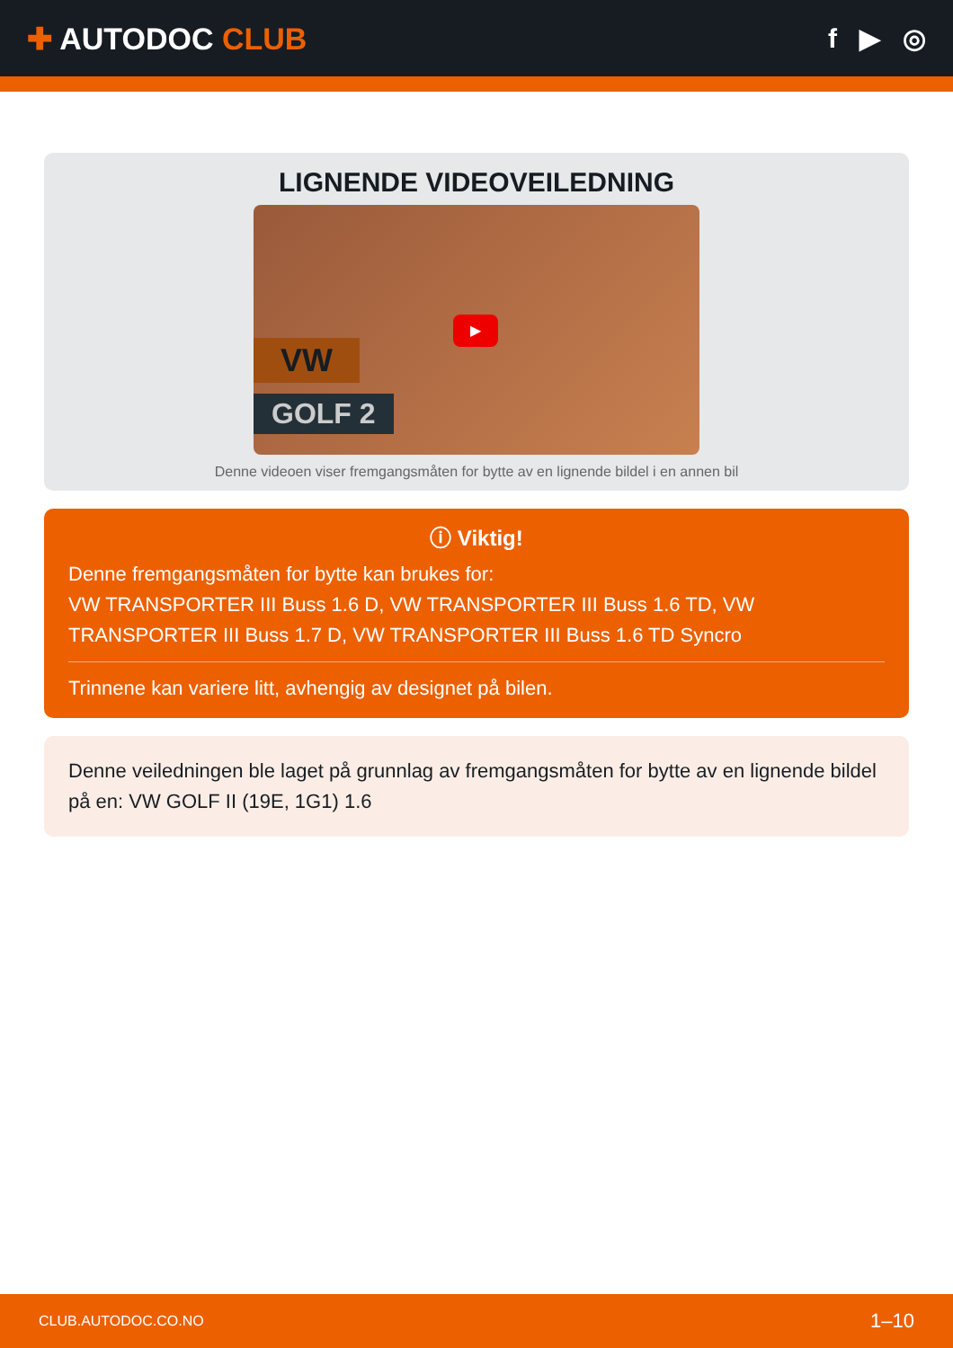✚ AUTODOC CLUB f ▶ ◎
LIGNENDE VIDEOVEILEDNING
VW
GOLF 2
▶
Denne videoen viser fremgangsmåten for bytte av en lignende bildel i en annen bil
ⓘ Viktig!
Denne fremgangsmåten for bytte kan brukes for:
VW TRANSPORTER III Buss 1.6 D, VW TRANSPORTER III Buss 1.6 TD, VW TRANSPORTER III Buss 1.7 D, VW TRANSPORTER III Buss 1.6 TD Syncro
Trinnene kan variere litt, avhengig av designet på bilen.
Denne veiledningen ble laget på grunnlag av fremgangsmåten for bytte av en lignende bildel på en: VW GOLF II (19E, 1G1) 1.6
CLUB.AUTODOC.CO.NO 1–10